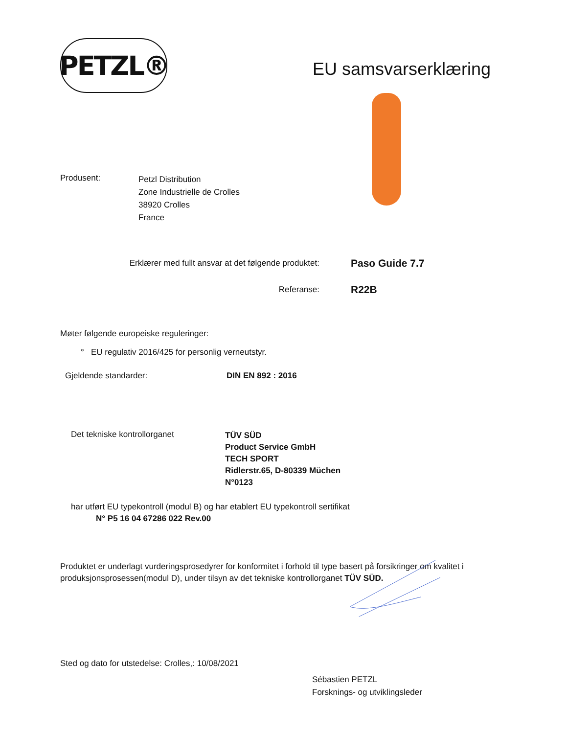PETZL®
EU samsvarserklæring
Produsent:
Petzl Distribution
Zone Industrielle de Crolles
38920 Crolles
France
Erklærer med fullt ansvar at det følgende produktet:
Paso Guide 7.7
Referanse:
R22B
Møter følgende europeiske reguleringer:
° EU regulativ 2016/425 for personlig verneutstyr.
Gjeldende standarder: DIN EN 892 : 2016
Det tekniske kontrollorganet
TÜV SÜD
Product Service GmbH
TECH SPORT
Ridlerstr.65, D-80339 Müchen
N°0123
har utført EU typekontroll (modul B) og har etablert EU typekontroll sertifikat
N° P5 16 04 67286 022 Rev.00
Produktet er underlagt vurderingsprosedyrer for konformitet i forhold til type basert på forsikringer om kvalitet i produksjonsprosessen(modul D), under tilsyn av det tekniske kontrollorganet TÜV SÜD.
Sted og dato for utstedelse: Crolles,: 10/08/2021
Sébastien PETZL
Forsknings- og utviklingsleder